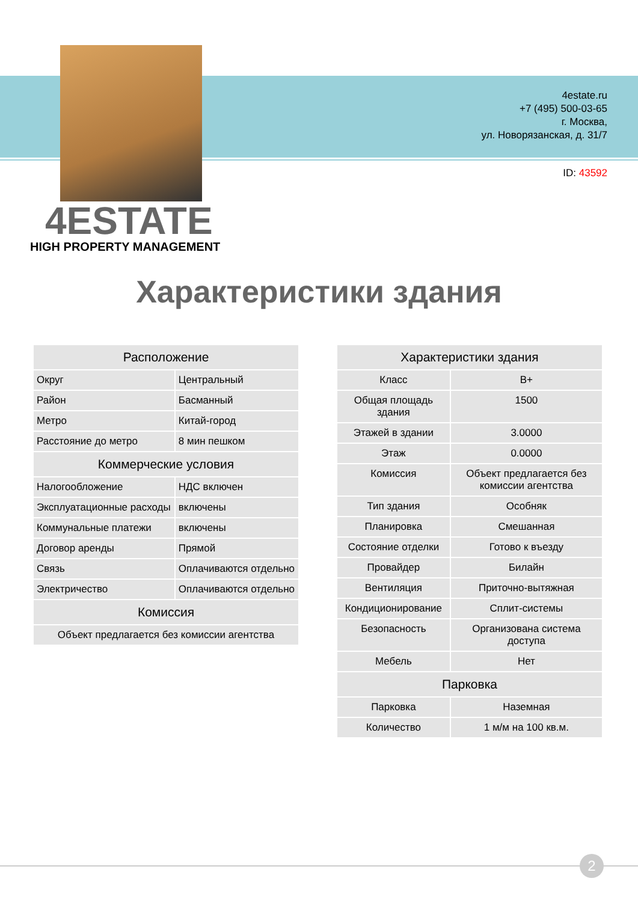4estate.ru
+7 (495) 500-03-65
г. Москва,
ул. Новорязанская, д. 31/7
ID: 43592
4ESTATE
HIGH PROPERTY MANAGEMENT
Характеристики здания
| Расположение | |
| --- | --- |
| Округ | Центральный |
| Район | Басманный |
| Метро | Китай-город |
| Расстояние до метро | 8 мин пешком |
| Коммерческие условия | |
| Налогообложение | НДС включен |
| Эксплуатационные расходы | включены |
| Коммунальные платежи | включены |
| Договор аренды | Прямой |
| Связь | Оплачиваются отдельно |
| Электричество | Оплачиваются отдельно |
| Комиссия | |
| Объект предлагается без комиссии агентства | |
| Характеристики здания | |
| --- | --- |
| Класс | B+ |
| Общая площадь здания | 1500 |
| Этажей в здании | 3.0000 |
| Этаж | 0.0000 |
| Комиссия | Объект предлагается без комиссии агентства |
| Тип здания | Особняк |
| Планировка | Смешанная |
| Состояние отделки | Готово к въезду |
| Провайдер | Билайн |
| Вентиляция | Приточно-вытяжная |
| Кондиционирование | Сплит-системы |
| Безопасность | Организована система доступа |
| Мебель | Нет |
| Парковка | |
| Парковка | Наземная |
| Количество | 1 м/м на 100 кв.м. |
2